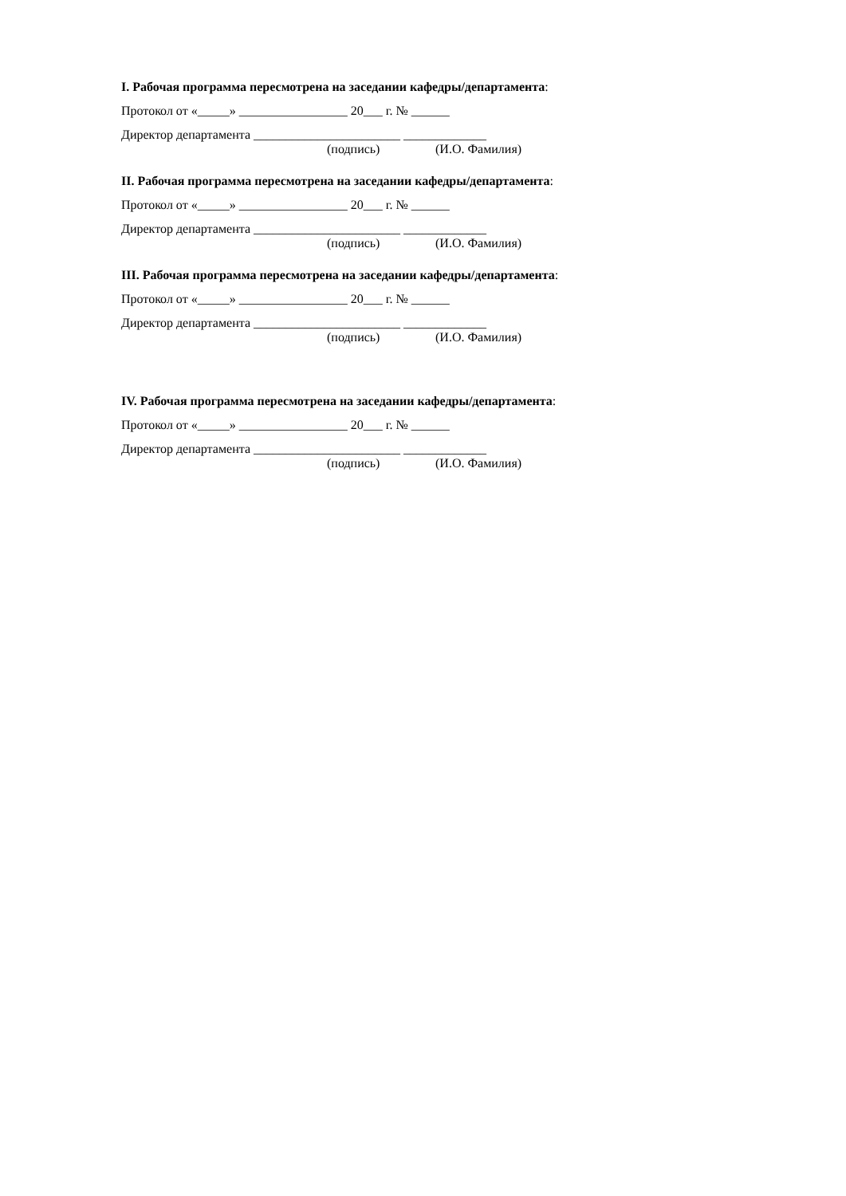I. Рабочая программа пересмотрена на заседании кафедры/департамента:
Протокол от «_____» _________________ 20___ г. № ______
Директор департамента _______________________ _____________
(подпись) (И.О. Фамилия)
II. Рабочая программа пересмотрена на заседании кафедры/департамента:
Протокол от «_____» _________________ 20___ г. № ______
Директор департамента _______________________ _____________
(подпись) (И.О. Фамилия)
III. Рабочая программа пересмотрена на заседании кафедры/департамента:
Протокол от «_____» _________________ 20___ г. № ______
Директор департамента _______________________ _____________
(подпись) (И.О. Фамилия)
IV. Рабочая программа пересмотрена на заседании кафедры/департамента:
Протокол от «_____» _________________ 20___ г. № ______
Директор департамента _______________________ _____________
(подпись) (И.О. Фамилия)